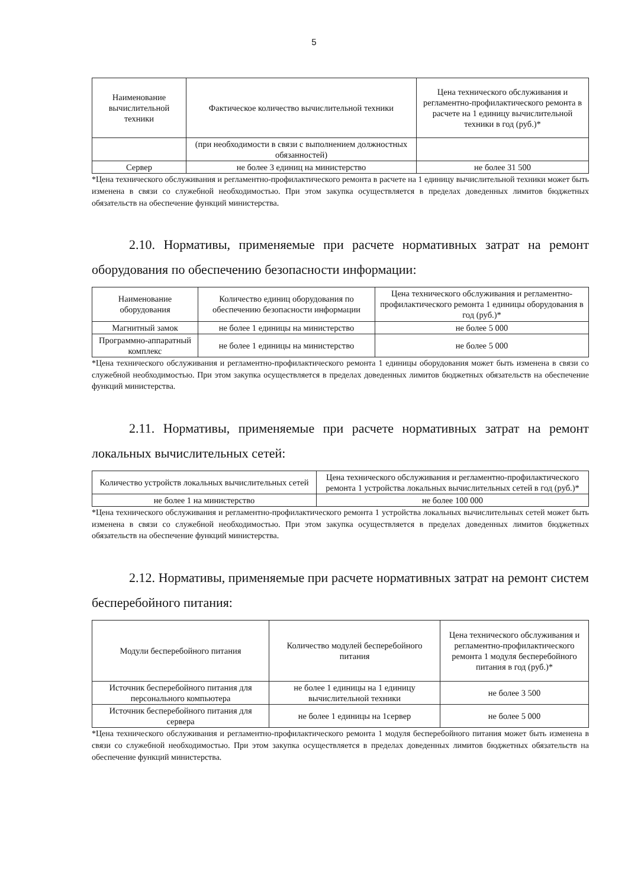5
| Наименование вычислительной техники | Фактическое количество вычислительной техники | Цена технического обслуживания и регламентно-профилактического ремонта в расчете на 1 единицу вычислительной техники в год (руб.)* |
| --- | --- | --- |
| | (при необходимости в связи с выполнением должностных обязанностей) | |
| Сервер | не более 3 единиц на министерство | не более 31 500 |
*Цена технического обслуживания и регламентно-профилактического ремонта в расчете на 1 единицу вычислительной техники может быть изменена в связи со служебной необходимостью. При этом закупка осуществляется в пределах доведенных лимитов бюджетных обязательств на обеспечение функций министерства.
2.10. Нормативы, применяемые при расчете нормативных затрат на ремонт оборудования по обеспечению безопасности информации:
| Наименование оборудования | Количество единиц оборудования по обеспечению безопасности информации | Цена технического обслуживания и регламентно-профилактического ремонта 1 единицы оборудования в год (руб.)* |
| --- | --- | --- |
| Магнитный замок | не более 1 единицы на министерство | не более 5 000 |
| Программно-аппаратный комплекс | не более 1 единицы на министерство | не более 5 000 |
*Цена технического обслуживания и регламентно-профилактического ремонта 1 единицы оборудования может быть изменена в связи со служебной необходимостью. При этом закупка осуществляется в пределах доведенных лимитов бюджетных обязательств на обеспечение функций министерства.
2.11. Нормативы, применяемые при расчете нормативных затрат на ремонт локальных вычислительных сетей:
| Количество устройств локальных вычислительных сетей | Цена технического обслуживания и регламентно-профилактического ремонта 1 устройства локальных вычислительных сетей в год (руб.)* |
| --- | --- |
| не более 1 на министерство | не более 100 000 |
*Цена технического обслуживания и регламентно-профилактического ремонта 1 устройства локальных вычислительных сетей может быть изменена в связи со служебной необходимостью. При этом закупка осуществляется в пределах доведенных лимитов бюджетных обязательств на обеспечение функций министерства.
2.12. Нормативы, применяемые при расчете нормативных затрат на ремонт систем бесперебойного питания:
| Модули бесперебойного питания | Количество модулей бесперебойного питания | Цена технического обслуживания и регламентно-профилактического ремонта 1 модуля бесперебойного питания в год (руб.)* |
| --- | --- | --- |
| Источник бесперебойного питания для персонального компьютера | не более 1 единицы на 1 единицу вычислительной техники | не более 3 500 |
| Источник бесперебойного питания для сервера | не более 1 единицы на 1сервер | не более 5 000 |
*Цена технического обслуживания и регламентно-профилактического ремонта 1 модуля бесперебойного питания может быть изменена в связи со служебной необходимостью. При этом закупка осуществляется в пределах доведенных лимитов бюджетных обязательств на обеспечение функций министерства.